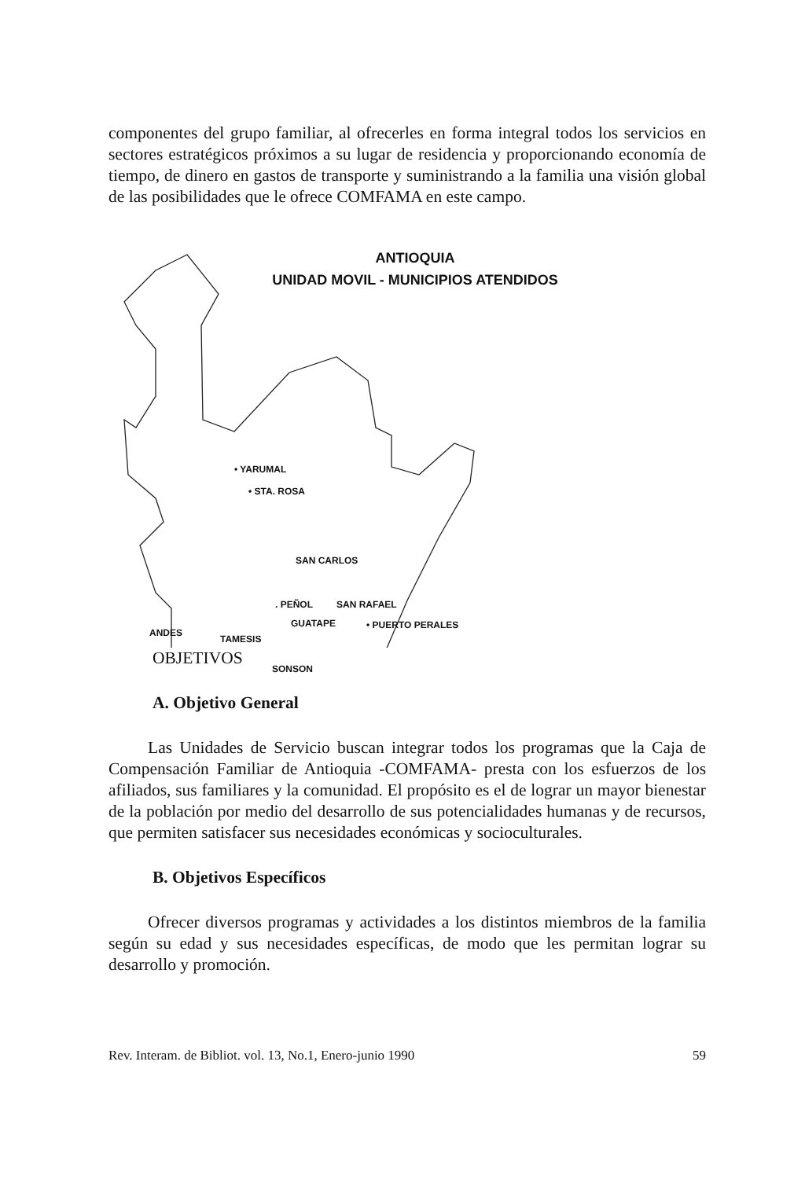componentes del grupo familiar, al ofrecerles en forma integral todos los servicios en sectores estratégicos próximos a su lugar de residencia y proporcionando economía de tiempo, de dinero en gastos de transporte y suministrando a la familia una visión global de las posibilidades que le ofrece COMFAMA en este campo.
ANTIOQUIA
UNIDAD MOVIL - MUNICIPIOS ATENDIDOS
• YARUMAL
• STA. ROSA
SAN CARLOS
. PEÑOL SAN RAFAEL
GUATAPE • PUERTO PERALES
ANDES
TAMESIS
SONSON
OBJETIVOS
A. Objetivo General
Las Unidades de Servicio buscan integrar todos los programas que la Caja de Compensación Familiar de Antioquia -COMFAMA- presta con los esfuerzos de los afiliados, sus familiares y la comunidad. El propósito es el de lograr un mayor bienestar de la población por medio del desarrollo de sus potencialidades humanas y de recursos, que permiten satisfacer sus necesidades económicas y socioculturales.
B. Objetivos Específicos
Ofrecer diversos programas y actividades a los distintos miembros de la familia según su edad y sus necesidades específicas, de modo que les permitan lograr su desarrollo y promoción.
Rev. Interam. de Bibliot. vol. 13, No.1, Enero-junio 1990 59